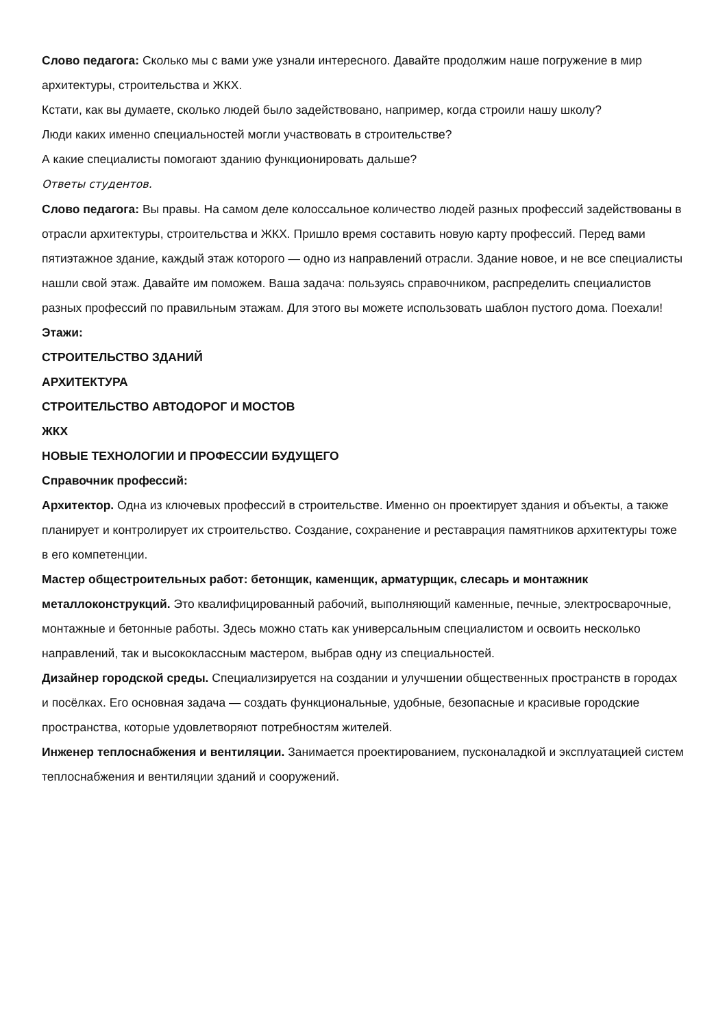Слово педагога: Сколько мы с вами уже узнали интересного. Давайте продолжим наше погружение в мир архитектуры, строительства и ЖКХ.
Кстати, как вы думаете, сколько людей было задействовано, например, когда строили нашу школу?
Люди каких именно специальностей могли участвовать в строительстве?
А какие специалисты помогают зданию функционировать дальше?
Ответы студентов.
Слово педагога: Вы правы. На самом деле колоссальное количество людей разных профессий задействованы в отрасли архитектуры, строительства и ЖКХ. Пришло время составить новую карту профессий. Перед вами пятиэтажное здание, каждый этаж которого — одно из направлений отрасли. Здание новое, и не все специалисты нашли свой этаж. Давайте им поможем. Ваша задача: пользуясь справочником, распределить специалистов разных профессий по правильным этажам. Для этого вы можете использовать шаблон пустого дома. Поехали!
Этажи:
СТРОИТЕЛЬСТВО ЗДАНИЙ
АРХИТЕКТУРА
СТРОИТЕЛЬСТВО АВТОДОРОГ И МОСТОВ
ЖКХ
НОВЫЕ ТЕХНОЛОГИИ И ПРОФЕССИИ БУДУЩЕГО
Справочник профессий:
Архитектор. Одна из ключевых профессий в строительстве. Именно он проектирует здания и объекты, а также планирует и контролирует их строительство. Создание, сохранение и реставрация памятников архитектуры тоже в его компетенции.
Мастер общестроительных работ: бетонщик, каменщик, арматурщик, слесарь и монтажник металлоконструкций. Это квалифицированный рабочий, выполняющий каменные, печные, электросварочные, монтажные и бетонные работы. Здесь можно стать как универсальным специалистом и освоить несколько направлений, так и высококлассным мастером, выбрав одну из специальностей.
Дизайнер городской среды. Специализируется на создании и улучшении общественных пространств в городах и посёлках. Его основная задача — создать функциональные, удобные, безопасные и красивые городские пространства, которые удовлетворяют потребностям жителей.
Инженер теплоснабжения и вентиляции. Занимается проектированием, пусконаладкой и эксплуатацией систем теплоснабжения и вентиляции зданий и сооружений.